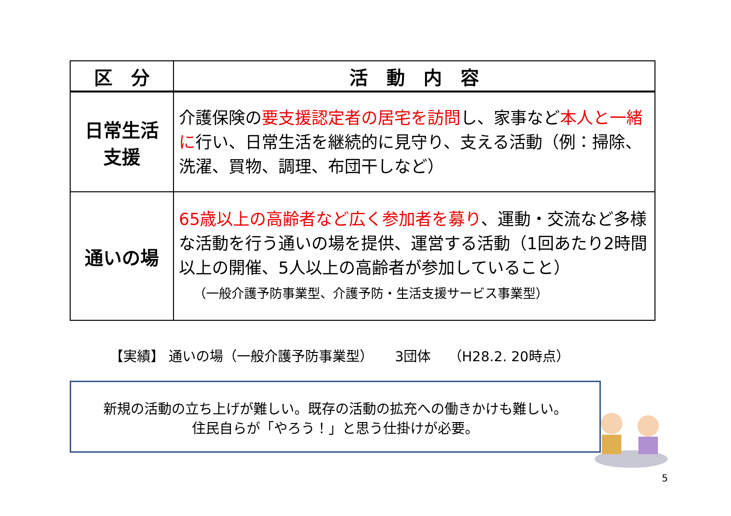| 区 分 | 活 動 内 容 |
| --- | --- |
| 日常生活 支援 | 介護保険の 要支援認定者の居宅を訪問 し、家事など 本人と一緒に 行い、日常生活を継続的に見守り、支える活動（例：掃除、洗濯、買物、調理、布団干しなど） |
| 通いの場 | 65歳以上の高齢者など広く参加者を募り 、運動・交流など多様な活動を行う通いの場を提供、運営する活動（1回あたり2時間以上の開催、5人以上の高齢者が参加していること） （一般介護予防事業型、介護予防・生活支援サービス事業型） |
【実績】 通いの場（一般介護予防事業型） 3団体 （H28.2. 20時点）
新規の活動の立ち上げが難しい。既存の活動の拡充への働きかけも難しい。
住民自らが「やろう！」と思う仕掛けが必要。
5